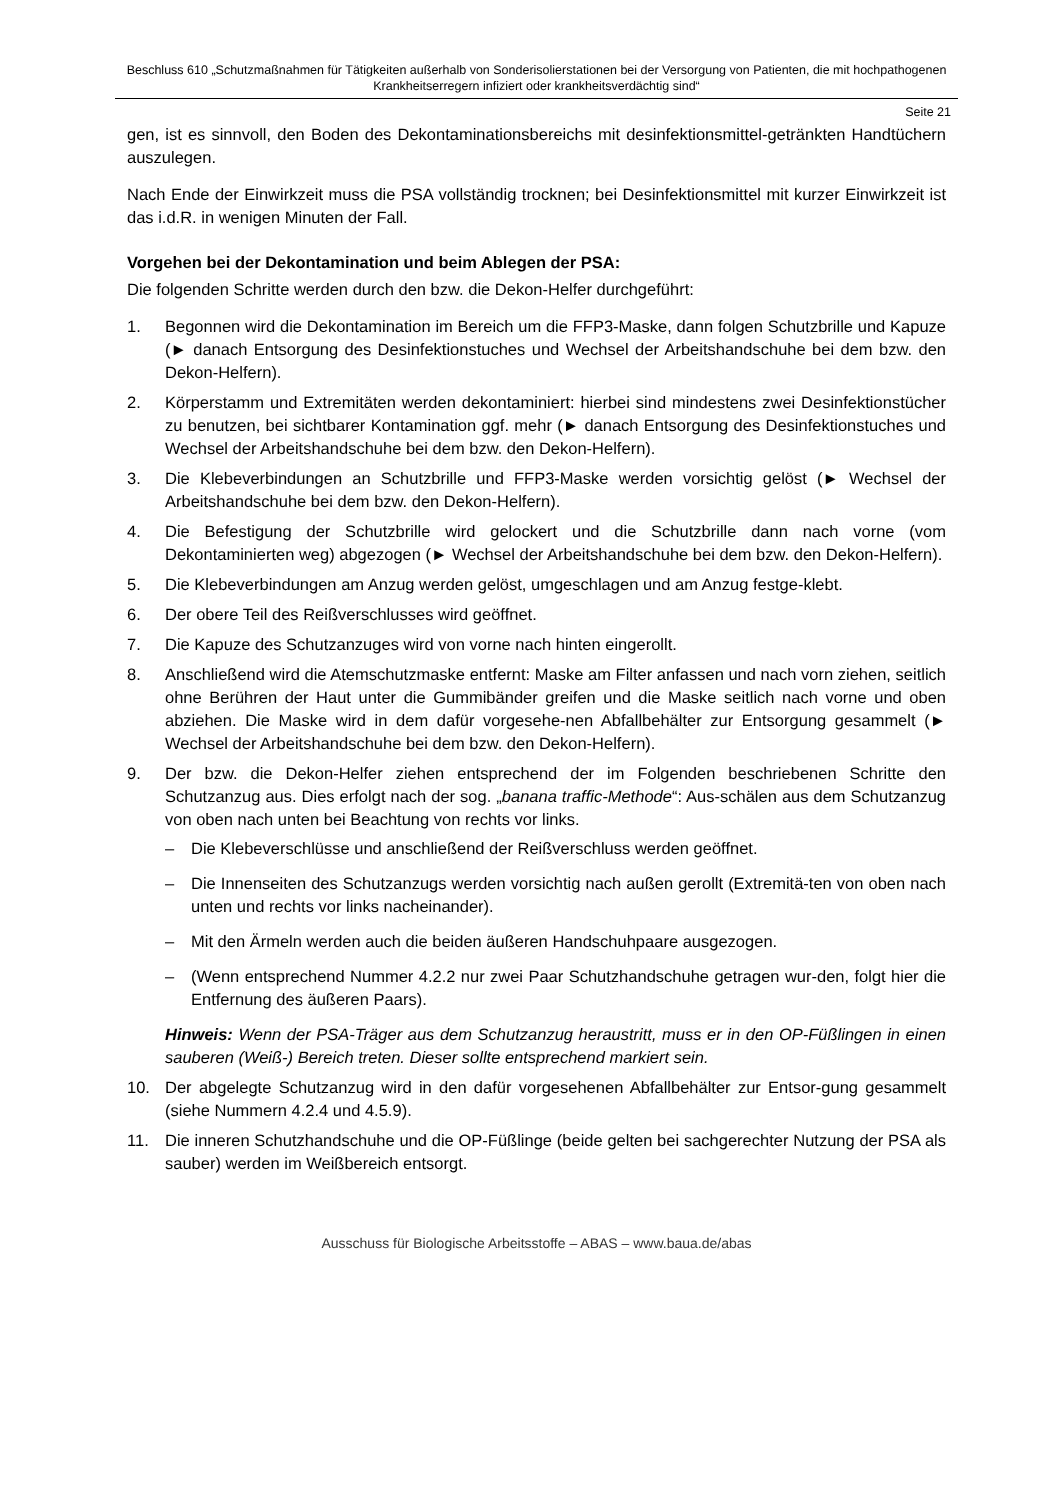Beschluss 610 „Schutzmaßnahmen für Tätigkeiten außerhalb von Sonderisolierstationen bei der Versorgung von Patienten, die mit hochpathogenen Krankheitserregern infiziert oder krankheitsverdächtig sind“
Seite 21
gen, ist es sinnvoll, den Boden des Dekontaminationsbereichs mit desinfektionsmittel-getränkten Handtüchern auszulegen.
Nach Ende der Einwirkzeit muss die PSA vollständig trocknen; bei Desinfektionsmittel mit kurzer Einwirkzeit ist das i.d.R. in wenigen Minuten der Fall.
Vorgehen bei der Dekontamination und beim Ablegen der PSA:
Die folgenden Schritte werden durch den bzw. die Dekon-Helfer durchgeführt:
1. Begonnen wird die Dekontamination im Bereich um die FFP3-Maske, dann folgen Schutzbrille und Kapuze (► danach Entsorgung des Desinfektionstuches und Wechsel der Arbeitshandschuhe bei dem bzw. den Dekon-Helfern).
2. Körperstamm und Extremitäten werden dekontaminiert: hierbei sind mindestens zwei Desinfektionstücher zu benutzen, bei sichtbarer Kontamination ggf. mehr (► danach Entsorgung des Desinfektionstuches und Wechsel der Arbeitshandschuhe bei dem bzw. den Dekon-Helfern).
3. Die Klebeverbindungen an Schutzbrille und FFP3-Maske werden vorsichtig gelöst (► Wechsel der Arbeitshandschuhe bei dem bzw. den Dekon-Helfern).
4. Die Befestigung der Schutzbrille wird gelockert und die Schutzbrille dann nach vorne (vom Dekontaminierten weg) abgezogen (► Wechsel der Arbeitshandschuhe bei dem bzw. den Dekon-Helfern).
5. Die Klebeverbindungen am Anzug werden gelöst, umgeschlagen und am Anzug festge-klebt.
6. Der obere Teil des Reißverschlusses wird geöffnet.
7. Die Kapuze des Schutzanzuges wird von vorne nach hinten eingerollt.
8. Anschließend wird die Atemschutzmaske entfernt: Maske am Filter anfassen und nach vorn ziehen, seitlich ohne Berühren der Haut unter die Gummibänder greifen und die Maske seitlich nach vorne und oben abziehen. Die Maske wird in dem dafür vorgesehe-nen Abfallbehälter zur Entsorgung gesammelt (► Wechsel der Arbeitshandschuhe bei dem bzw. den Dekon-Helfern).
9. Der bzw. die Dekon-Helfer ziehen entsprechend der im Folgenden beschriebenen Schritte den Schutzanzug aus. Dies erfolgt nach der sog. „banana traffic-Methode“: Aus-schälen aus dem Schutzanzug von oben nach unten bei Beachtung von rechts vor links.
– Die Klebeverschlüsse und anschließend der Reißverschluss werden geöffnet.
– Die Innenseiten des Schutzanzugs werden vorsichtig nach außen gerollt (Extremitä-ten von oben nach unten und rechts vor links nacheinander).
– Mit den Ärmeln werden auch die beiden äußeren Handschuhpaare ausgezogen.
– (Wenn entsprechend Nummer 4.2.2 nur zwei Paar Schutzhandschuhe getragen wur-den, folgt hier die Entfernung des äußeren Paars).
Hinweis: Wenn der PSA-Träger aus dem Schutzanzug heraustritt, muss er in den OP-Füßlingen in einen sauberen (Weiß-) Bereich treten. Dieser sollte entsprechend markiert sein.
10. Der abgelegte Schutzanzug wird in den dafür vorgesehenen Abfallbehälter zur Entsor-gung gesammelt (siehe Nummern 4.2.4 und 4.5.9).
11. Die inneren Schutzhandschuhe und die OP-Füßlinge (beide gelten bei sachgerechter Nutzung der PSA als sauber) werden im Weißbereich entsorgt.
Ausschuss für Biologische Arbeitsstoffe – ABAS – www.baua.de/abas